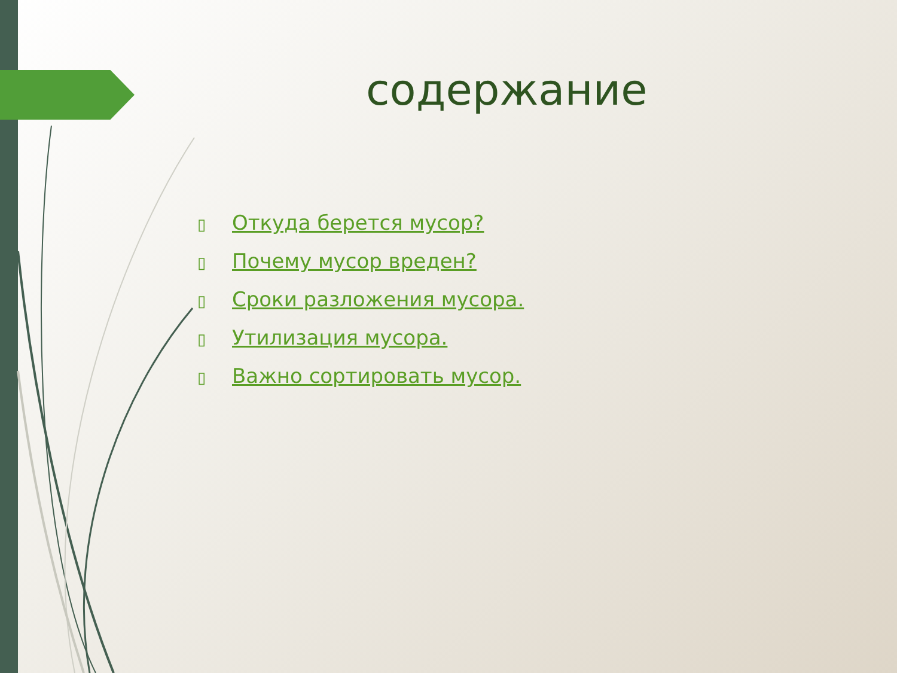содержание
▯ Откуда берется мусор?
▯ Почему мусор вреден?
▯ Сроки разложения мусора.
▯ Утилизация мусора.
▯ Важно сортировать мусор.